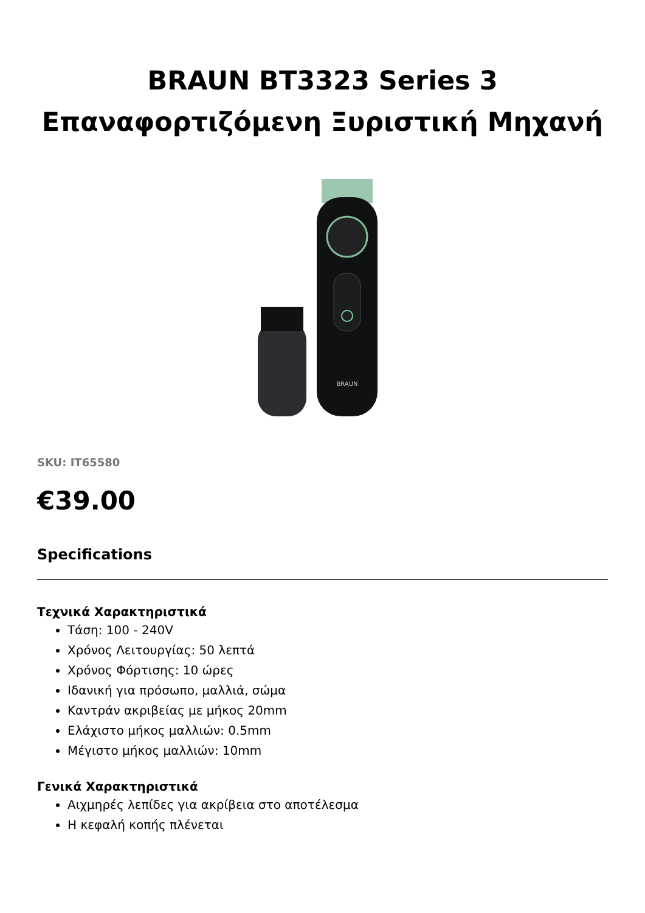BRAUN BT3323 Series 3
Επαναφορτιζόμενη Ξυριστική Μηχανή
BRAUN
SKU: IT65580
€39.00
Specifications
Τεχνικά Χαρακτηριστικά
Τάση: 100 - 240V
Χρόνος Λειτουργίας: 50 λεπτά
Χρόνος Φόρτισης: 10 ώρες
Ιδανική για πρόσωπο, μαλλιά, σώμα
Καντράν ακριβείας με μήκος 20mm
Ελάχιστο μήκος μαλλιών: 0.5mm
Μέγιστο μήκος μαλλιών: 10mm
Γενικά Χαρακτηριστικά
Αιχμηρές λεπίδες για ακρίβεια στο αποτέλεσμα
Η κεφαλή κοπής πλένεται